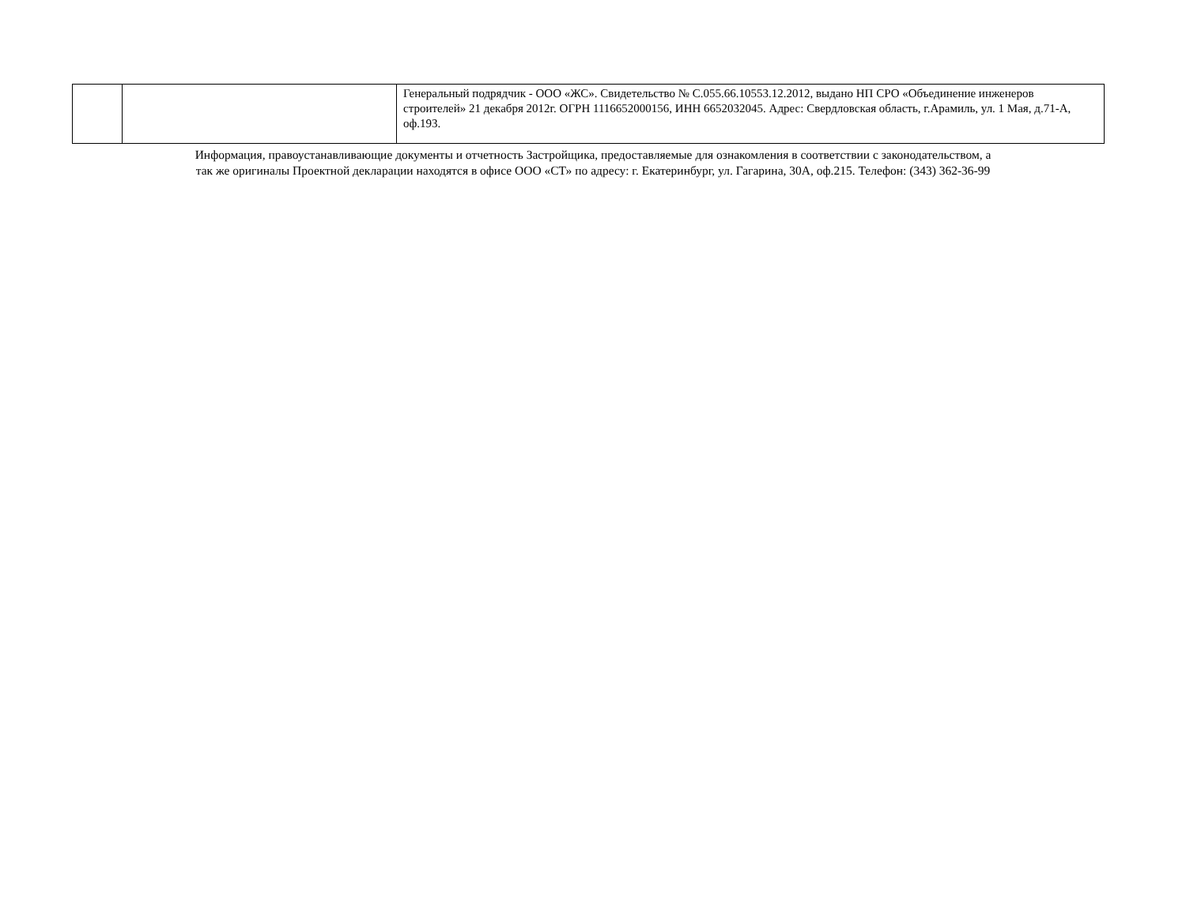| | | Генеральный подрядчик - ООО «ЖС». Свидетельство № С.055.66.10553.12.2012, выдано НП СРО «Объединение инженеров строителей» 21 декабря 2012г. ОГРН 1116652000156, ИНН 6652032045. Адрес: Свердловская область, г.Арамиль, ул. 1 Мая, д.71-А, оф.193. |
Информация, правоустанавливающие документы и отчетность Застройщика, предоставляемые для ознакомления в соответствии с законодательством, а
так же оригиналы Проектной декларации находятся в офисе ООО «СТ» по адресу: г. Екатеринбург, ул. Гагарина, 30А, оф.215. Телефон: (343) 362-36-99